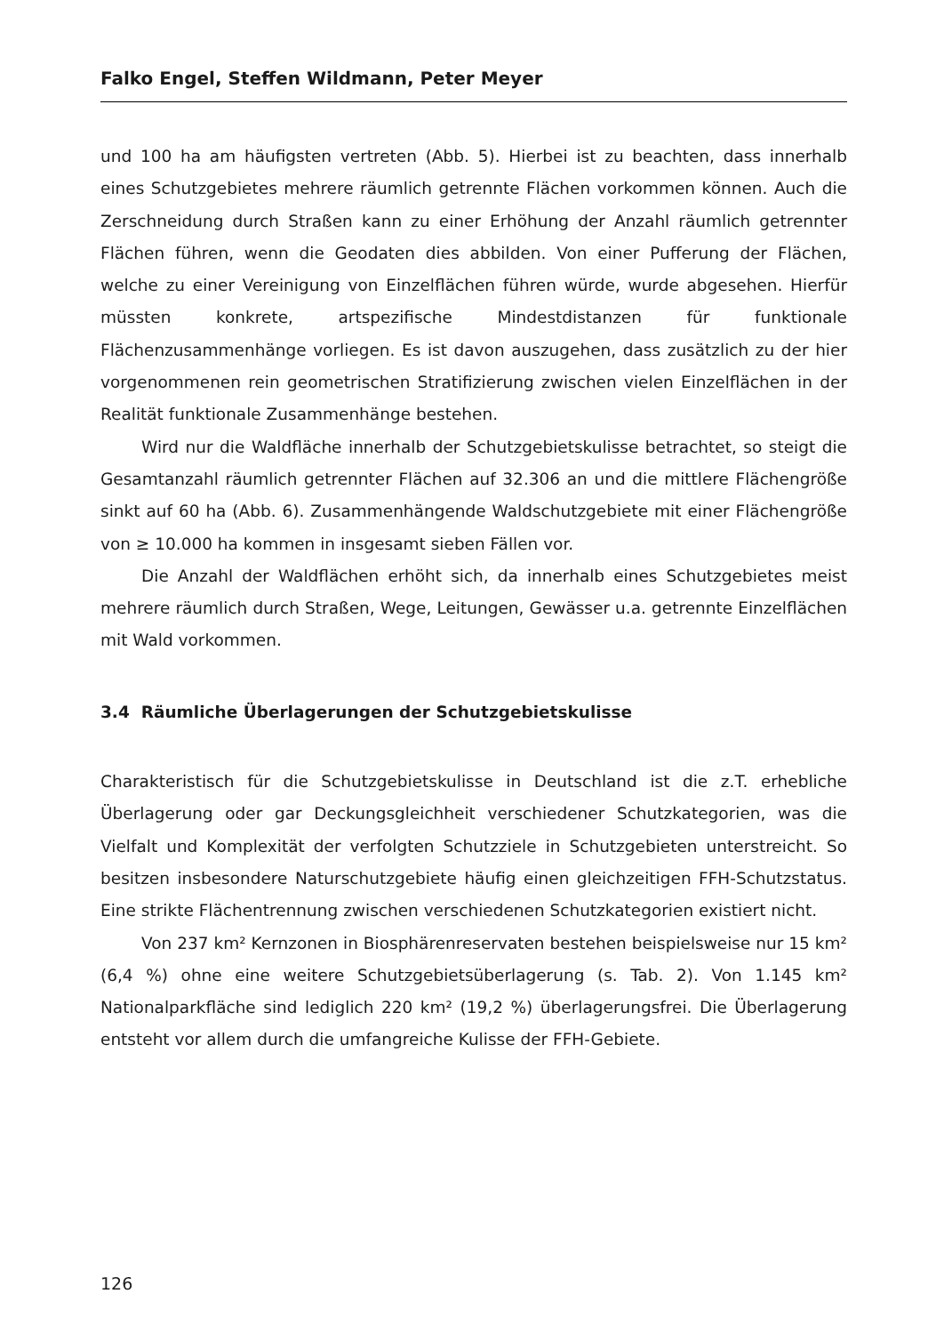Falko Engel, Steffen Wildmann, Peter Meyer
und 100 ha am häufigsten vertreten (Abb. 5). Hierbei ist zu beachten, dass innerhalb eines Schutzgebietes mehrere räumlich getrennte Flächen vorkommen können. Auch die Zerschneidung durch Straßen kann zu einer Erhöhung der Anzahl räumlich getrennter Flächen führen, wenn die Geodaten dies abbilden. Von einer Pufferung der Flächen, welche zu einer Vereinigung von Einzelflächen führen würde, wurde abgesehen. Hierfür müssten konkrete, artspezifische Mindestdistanzen für funktionale Flächenzusammenhänge vorliegen. Es ist davon auszugehen, dass zusätzlich zu der hier vorgenommenen rein geometrischen Stratifizierung zwischen vielen Einzelflächen in der Realität funktionale Zusammenhänge bestehen.
Wird nur die Waldfläche innerhalb der Schutzgebietskulisse betrachtet, so steigt die Gesamtanzahl räumlich getrennter Flächen auf 32.306 an und die mittlere Flächengröße sinkt auf 60 ha (Abb. 6). Zusammenhängende Waldschutzgebiete mit einer Flächengröße von ≥ 10.000 ha kommen in insgesamt sieben Fällen vor.
Die Anzahl der Waldflächen erhöht sich, da innerhalb eines Schutzgebietes meist mehrere räumlich durch Straßen, Wege, Leitungen, Gewässer u.a. getrennte Einzelflächen mit Wald vorkommen.
3.4 Räumliche Überlagerungen der Schutzgebietskulisse
Charakteristisch für die Schutzgebietskulisse in Deutschland ist die z.T. erhebliche Überlagerung oder gar Deckungsgleichheit verschiedener Schutzkategorien, was die Vielfalt und Komplexität der verfolgten Schutzziele in Schutzgebieten unterstreicht. So besitzen insbesondere Naturschutzgebiete häufig einen gleichzeitigen FFH-Schutzstatus. Eine strikte Flächentrennung zwischen verschiedenen Schutzkategorien existiert nicht.
Von 237 km² Kernzonen in Biosphärenreservaten bestehen beispielsweise nur 15 km² (6,4 %) ohne eine weitere Schutzgebietsüberlagerung (s. Tab. 2). Von 1.145 km² Nationalparkfläche sind lediglich 220 km² (19,2 %) überlagerungsfrei. Die Überlagerung entsteht vor allem durch die umfangreiche Kulisse der FFH-Gebiete.
126